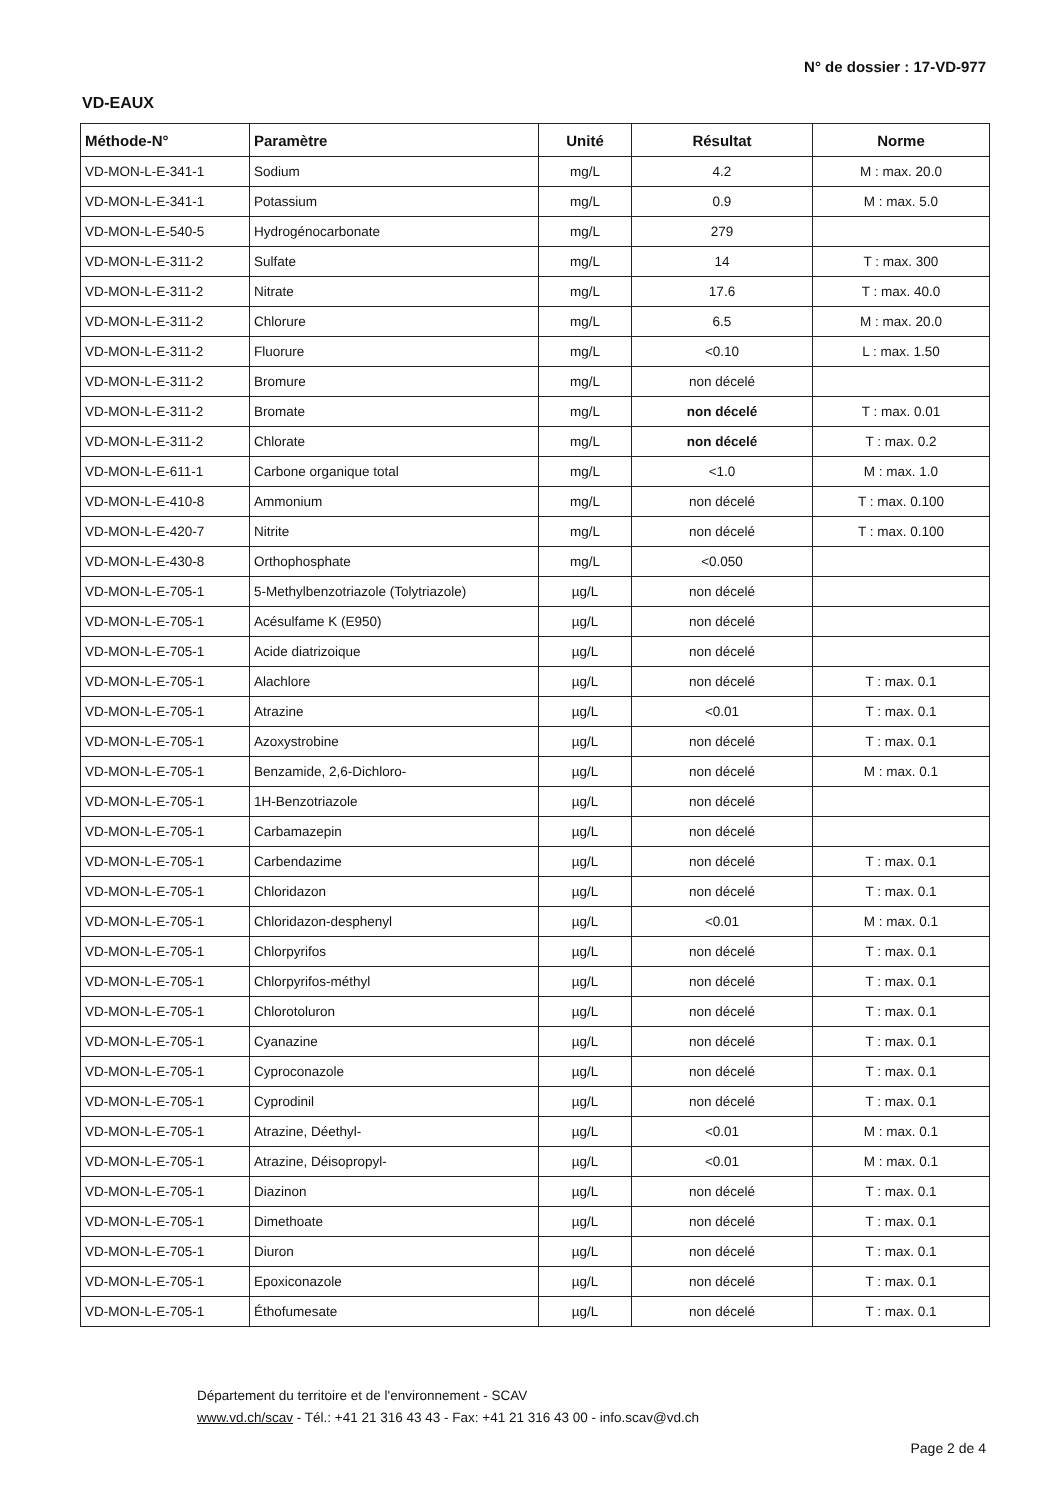N° de dossier : 17-VD-977
VD-EAUX
| Méthode-N° | Paramètre | Unité | Résultat | Norme |
| --- | --- | --- | --- | --- |
| VD-MON-L-E-341-1 | Sodium | mg/L | 4.2 | M : max. 20.0 |
| VD-MON-L-E-341-1 | Potassium | mg/L | 0.9 | M : max. 5.0 |
| VD-MON-L-E-540-5 | Hydrogénocarbonate | mg/L | 279 | |
| VD-MON-L-E-311-2 | Sulfate | mg/L | 14 | T : max. 300 |
| VD-MON-L-E-311-2 | Nitrate | mg/L | 17.6 | T : max. 40.0 |
| VD-MON-L-E-311-2 | Chlorure | mg/L | 6.5 | M : max. 20.0 |
| VD-MON-L-E-311-2 | Fluorure | mg/L | <0.10 | L : max. 1.50 |
| VD-MON-L-E-311-2 | Bromure | mg/L | non décelé | |
| VD-MON-L-E-311-2 | Bromate | mg/L | non décelé | T : max. 0.01 |
| VD-MON-L-E-311-2 | Chlorate | mg/L | non décelé | T : max. 0.2 |
| VD-MON-L-E-611-1 | Carbone organique total | mg/L | <1.0 | M : max. 1.0 |
| VD-MON-L-E-410-8 | Ammonium | mg/L | non décelé | T : max. 0.100 |
| VD-MON-L-E-420-7 | Nitrite | mg/L | non décelé | T : max. 0.100 |
| VD-MON-L-E-430-8 | Orthophosphate | mg/L | <0.050 | |
| VD-MON-L-E-705-1 | 5-Methylbenzotriazole (Tolytriazole) | µg/L | non décelé | |
| VD-MON-L-E-705-1 | Acésulfame K (E950) | µg/L | non décelé | |
| VD-MON-L-E-705-1 | Acide diatrizoique | µg/L | non décelé | |
| VD-MON-L-E-705-1 | Alachlore | µg/L | non décelé | T : max. 0.1 |
| VD-MON-L-E-705-1 | Atrazine | µg/L | <0.01 | T : max. 0.1 |
| VD-MON-L-E-705-1 | Azoxystrobine | µg/L | non décelé | T : max. 0.1 |
| VD-MON-L-E-705-1 | Benzamide, 2,6-Dichloro- | µg/L | non décelé | M : max. 0.1 |
| VD-MON-L-E-705-1 | 1H-Benzotriazole | µg/L | non décelé | |
| VD-MON-L-E-705-1 | Carbamazepin | µg/L | non décelé | |
| VD-MON-L-E-705-1 | Carbendazime | µg/L | non décelé | T : max. 0.1 |
| VD-MON-L-E-705-1 | Chloridazon | µg/L | non décelé | T : max. 0.1 |
| VD-MON-L-E-705-1 | Chloridazon-desphenyl | µg/L | <0.01 | M : max. 0.1 |
| VD-MON-L-E-705-1 | Chlorpyrifos | µg/L | non décelé | T : max. 0.1 |
| VD-MON-L-E-705-1 | Chlorpyrifos-méthyl | µg/L | non décelé | T : max. 0.1 |
| VD-MON-L-E-705-1 | Chlorotoluron | µg/L | non décelé | T : max. 0.1 |
| VD-MON-L-E-705-1 | Cyanazine | µg/L | non décelé | T : max. 0.1 |
| VD-MON-L-E-705-1 | Cyproconazole | µg/L | non décelé | T : max. 0.1 |
| VD-MON-L-E-705-1 | Cyprodinil | µg/L | non décelé | T : max. 0.1 |
| VD-MON-L-E-705-1 | Atrazine, Déethyl- | µg/L | <0.01 | M : max. 0.1 |
| VD-MON-L-E-705-1 | Atrazine, Déisopropyl- | µg/L | <0.01 | M : max. 0.1 |
| VD-MON-L-E-705-1 | Diazinon | µg/L | non décelé | T : max. 0.1 |
| VD-MON-L-E-705-1 | Dimethoate | µg/L | non décelé | T : max. 0.1 |
| VD-MON-L-E-705-1 | Diuron | µg/L | non décelé | T : max. 0.1 |
| VD-MON-L-E-705-1 | Epoxiconazole | µg/L | non décelé | T : max. 0.1 |
| VD-MON-L-E-705-1 | Éthofumesate | µg/L | non décelé | T : max. 0.1 |
Département du territoire et de l'environnement - SCAV
www.vd.ch/scav - Tél.: +41 21 316 43 43 - Fax: +41 21 316 43 00 - info.scav@vd.ch
Page 2 de 4